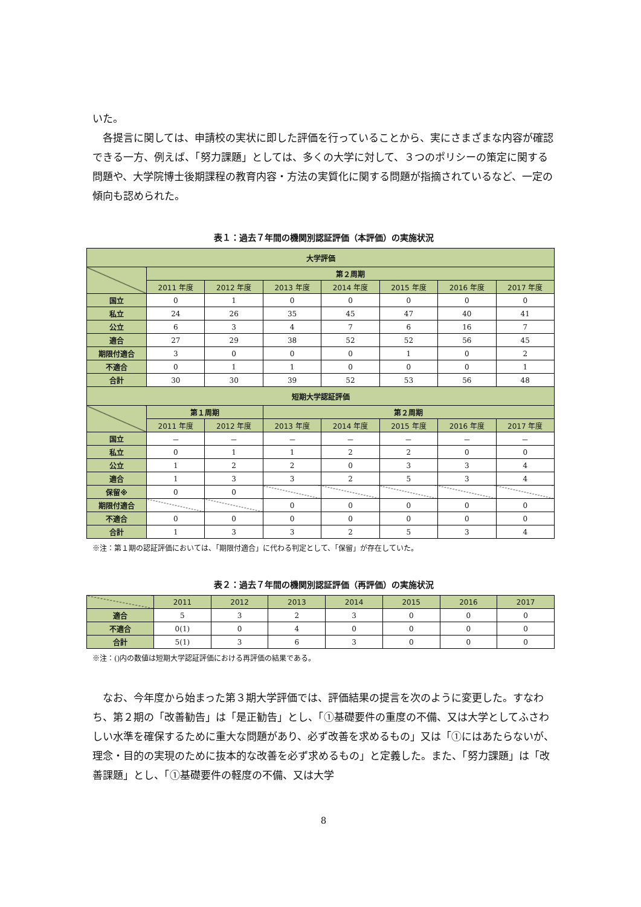いた。
　各提言に関しては、申請校の実状に即した評価を行っていることから、実にさまざまな内容が確認できる一方、例えば、「努力課題」としては、多くの大学に対して、３つのポリシーの策定に関する問題や、大学院博士後期課程の教育内容・方法の実質化に関する問題が指摘されているなど、一定の傾向も認められた。
表１：過去７年間の機関別認証評価（本評価）の実施状況
| 大学評価 | | | | | | | |
| --- | --- | --- | --- | --- | --- | --- | --- |
| | 第２周期 | | | | | | |
| | 2011 年度 | 2012 年度 | 2013 年度 | 2014 年度 | 2015 年度 | 2016 年度 | 2017 年度 |
| 国立 | 0 | 1 | 0 | 0 | 0 | 0 | 0 |
| 私立 | 24 | 26 | 35 | 45 | 47 | 40 | 41 |
| 公立 | 6 | 3 | 4 | 7 | 6 | 16 | 7 |
| 適合 | 27 | 29 | 38 | 52 | 52 | 56 | 45 |
| 期限付適合 | 3 | 0 | 0 | 0 | 1 | 0 | 2 |
| 不適合 | 0 | 1 | 1 | 0 | 0 | 0 | 1 |
| 合計 | 30 | 30 | 39 | 52 | 53 | 56 | 48 |
| 短期大学認証評価 | | | | | | | |
| | 第１周期 | | 第２周期 | | | | |
| | 2011 年度 | 2012 年度 | 2013 年度 | 2014 年度 | 2015 年度 | 2016 年度 | 2017 年度 |
| 国立 | － | － | － | － | － | － | － |
| 私立 | 0 | 1 | 1 | 2 | 2 | 0 | 0 |
| 公立 | 1 | 2 | 2 | 0 | 3 | 3 | 4 |
| 適合 | 1 | 3 | 3 | 2 | 5 | 3 | 4 |
| 保留※ | 0 | 0 | | | | | |
| 期限付適合 | | | 0 | 0 | 0 | 0 | 0 |
| 不適合 | 0 | 0 | 0 | 0 | 0 | 0 | 0 |
| 合計 | 1 | 3 | 3 | 2 | 5 | 3 | 4 |
※注：第１期の認証評価においては、「期限付適合」に代わる判定として、「保留」が存在していた。
表２：過去７年間の機関別認証評価（再評価）の実施状況
| | 2011 | 2012 | 2013 | 2014 | 2015 | 2016 | 2017 |
| --- | --- | --- | --- | --- | --- | --- | --- |
| 適合 | 5 | 3 | 2 | 3 | 0 | 0 | 0 |
| 不適合 | 0(1) | 0 | 4 | 0 | 0 | 0 | 0 |
| 合計 | 5(1) | 3 | 6 | 3 | 0 | 0 | 0 |
※注：()内の数値は短期大学認証評価における再評価の結果である。
　なお、今年度から始まった第３期大学評価では、評価結果の提言を次のように変更した。すなわち、第２期の「改善勧告」は「是正勧告」とし、「①基礎要件の重度の不備、又は大学としてふさわしい水準を確保するために重大な問題があり、必ず改善を求めるもの」又は「①にはあたらないが、理念・目的の実現のために抜本的な改善を必ず求めるもの」と定義した。また、「努力課題」は「改善課題」とし、「①基礎要件の軽度の不備、又は大学
8